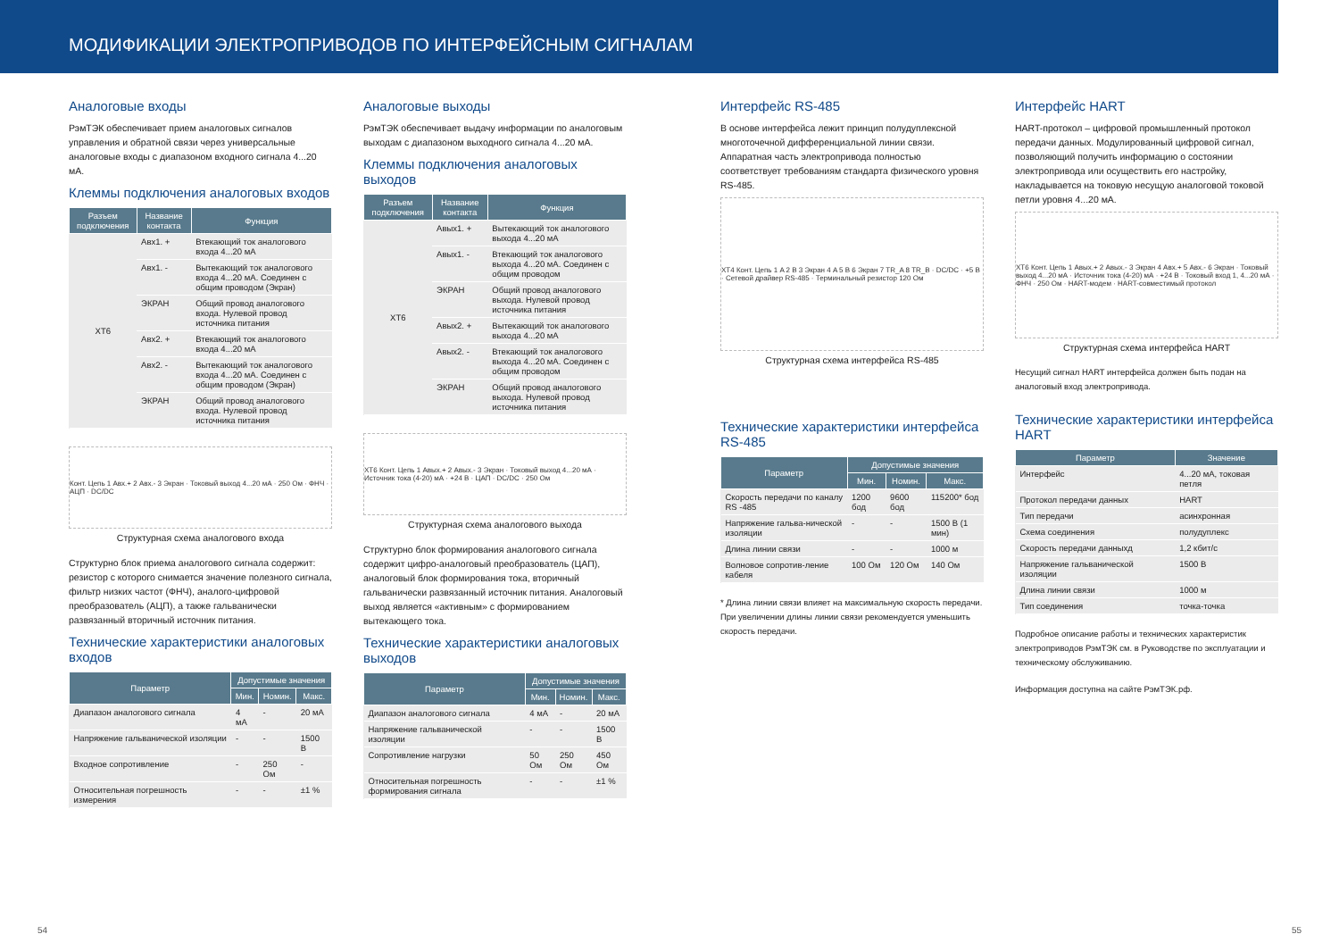МОДИФИКАЦИИ ЭЛЕКТРОПРИВОДОВ ПО ИНТЕРФЕЙСНЫМ СИГНАЛАМ
Аналоговые входы
РэмТЭК обеспечивает прием аналоговых сигналов управления и обратной связи через универсальные аналоговые входы с диапазоном входного сигнала 4...20 мА.
Клеммы подключения аналоговых входов
| Разъем подключения | Название контакта | Функция |
| --- | --- | --- |
| XT6 | Авх1. + | Втекающий ток аналогового входа 4...20 мА |
| | Авх1. - | Вытекающий ток аналогового входа 4...20 мА. Соединен с общим проводом (Экран) |
| | ЭКРАН | Общий провод аналогового входа. Нулевой провод источника питания |
| | Авх2. + | Втекающий ток аналогового входа 4...20 мА |
| | Авх2. - | Вытекающий ток аналогового входа 4...20 мА. Соединен с общим проводом (Экран) |
| | ЭКРАН | Общий провод аналогового входа. Нулевой провод источника питания |
Конт. Цепь 1 Авх.+ 2 Авх.- 3 Экран · Токовый выход 4...20 мА · 250 Ом · ФНЧ · АЦП · DC/DC
Структурная схема аналогового входа
Структурно блок приема аналогового сигнала содержит: резистор с которого снимается значение полезного сигнала, фильтр низких частот (ФНЧ), аналого-цифровой преобразователь (АЦП), а также гальванически развязанный вторичный источник питания.
Технические характеристики аналоговых входов
| Параметр | Допустимые значения | | |
| --- | --- | --- | --- |
| | Мин. | Номин. | Макс. |
| Диапазон аналогового сигнала | 4 мА | - | 20 мА |
| Напряжение гальванической изоляции | - | - | 1500 В |
| Входное сопротивление | - | 250 Ом | - |
| Относительная погрешность измерения | - | - | ±1 % |
Аналоговые выходы
РэмТЭК обеспечивает выдачу информации по аналоговым выходам с диапазоном выходного сигнала 4...20 мА.
Клеммы подключения аналоговых выходов
| Разъем подключения | Название контакта | Функция |
| --- | --- | --- |
| XT6 | Авых1. + | Вытекающий ток аналогового выхода 4...20 мА |
| | Авых1. - | Втекающий ток аналогового выхода 4...20 мА. Соединен с общим проводом |
| | ЭКРАН | Общий провод аналогового выхода. Нулевой провод источника питания |
| | Авых2. + | Вытекающий ток аналогового выхода 4...20 мА |
| | Авых2. - | Втекающий ток аналогового выхода 4...20 мА. Соединен с общим проводом |
| | ЭКРАН | Общий провод аналогового выхода. Нулевой провод источника питания |
XT6 Конт. Цепь 1 Авых.+ 2 Авых.- 3 Экран · Токовый выход 4...20 мА · Источник тока (4-20) мА · +24 В · ЦАП · DC/DC · 250 Ом
Структурная схема аналогового выхода
Структурно блок формирования аналогового сигнала содержит цифро-аналоговый преобразователь (ЦАП), аналоговый блок формирования тока, вторичный гальванически развязанный источник питания. Аналоговый выход является «активным» с формированием вытекающего тока.
Технические характеристики аналоговых выходов
| Параметр | Допустимые значения | | |
| --- | --- | --- | --- |
| | Мин. | Номин. | Макс. |
| Диапазон аналогового сигнала | 4 мА | - | 20 мА |
| Напряжение гальванической изоляции | - | - | 1500 В |
| Сопротивление нагрузки | 50 Ом | 250 Ом | 450 Ом |
| Относительная погрешность формирования сигнала | - | - | ±1 % |
Интерфейс RS-485
В основе интерфейса лежит принцип полудуплексной многоточечной дифференциальной линии связи. Аппаратная часть электропривода полностью соответствует требованиям стандарта физического уровня RS-485.
XT4 Конт. Цепь 1 A 2 B 3 Экран 4 A 5 B 6 Экран 7 TR_A 8 TR_B · DC/DC · +5 В · Сетевой драйвер RS-485 · Терминальный резистор 120 Ом
Структурная схема интерфейса RS-485
Технические характеристики интерфейса RS-485
| Параметр | Допустимые значения | | |
| --- | --- | --- | --- |
| | Мин. | Номин. | Макс. |
| Скорость передачи по каналу RS -485 | 1200 бод | 9600 бод | 115200* бод |
| Напряжение гальва-нической изоляции | - | - | 1500 В (1 мин) |
| Длина линии связи | - | - | 1000 м |
| Волновое сопротив-ление кабеля | 100 Ом | 120 Ом | 140 Ом |
* Длина линии связи влияет на максимальную скорость передачи. При увеличении длины линии связи рекомендуется уменьшить скорость передачи.
Интерфейс HART
HART-протокол – цифровой промышленный протокол передачи данных. Модулированный цифровой сигнал, позволяющий получить информацию о состоянии электропривода или осуществить его настройку, накладывается на токовую несущую аналоговой токовой петли уровня 4...20 мА.
XT6 Конт. Цепь 1 Авых.+ 2 Авых.- 3 Экран 4 Авх.+ 5 Авх.- 6 Экран · Токовый выход 4...20 мА · Источник тока (4-20) мА · +24 В · Токовый вход 1, 4...20 мА · ФНЧ · 250 Ом · HART-модем · HART-совместимый протокол
Структурная схема интерфейса HART
Несущий сигнал HART интерфейса должен быть подан на аналоговый вход электропривода.
Технические характеристики интерфейса HART
| Параметр | Значение |
| --- | --- |
| Интерфейс | 4...20 мА, токовая петля |
| Протокол передачи данных | HART |
| Тип передачи | асинхронная |
| Схема соединения | полудуплекс |
| Скорость передачи данныхд | 1,2 кбит/с |
| Напряжение гальванической изоляции | 1500 В |
| Длина линии связи | 1000 м |
| Тип соединения | точка-точка |
Подробное описание работы и технических характеристик электроприводов РэмТЭК см. в Руководстве по эксплуатации и техническому обслуживанию.
Информация доступна на сайте РэмТЭК.рф.
54 55